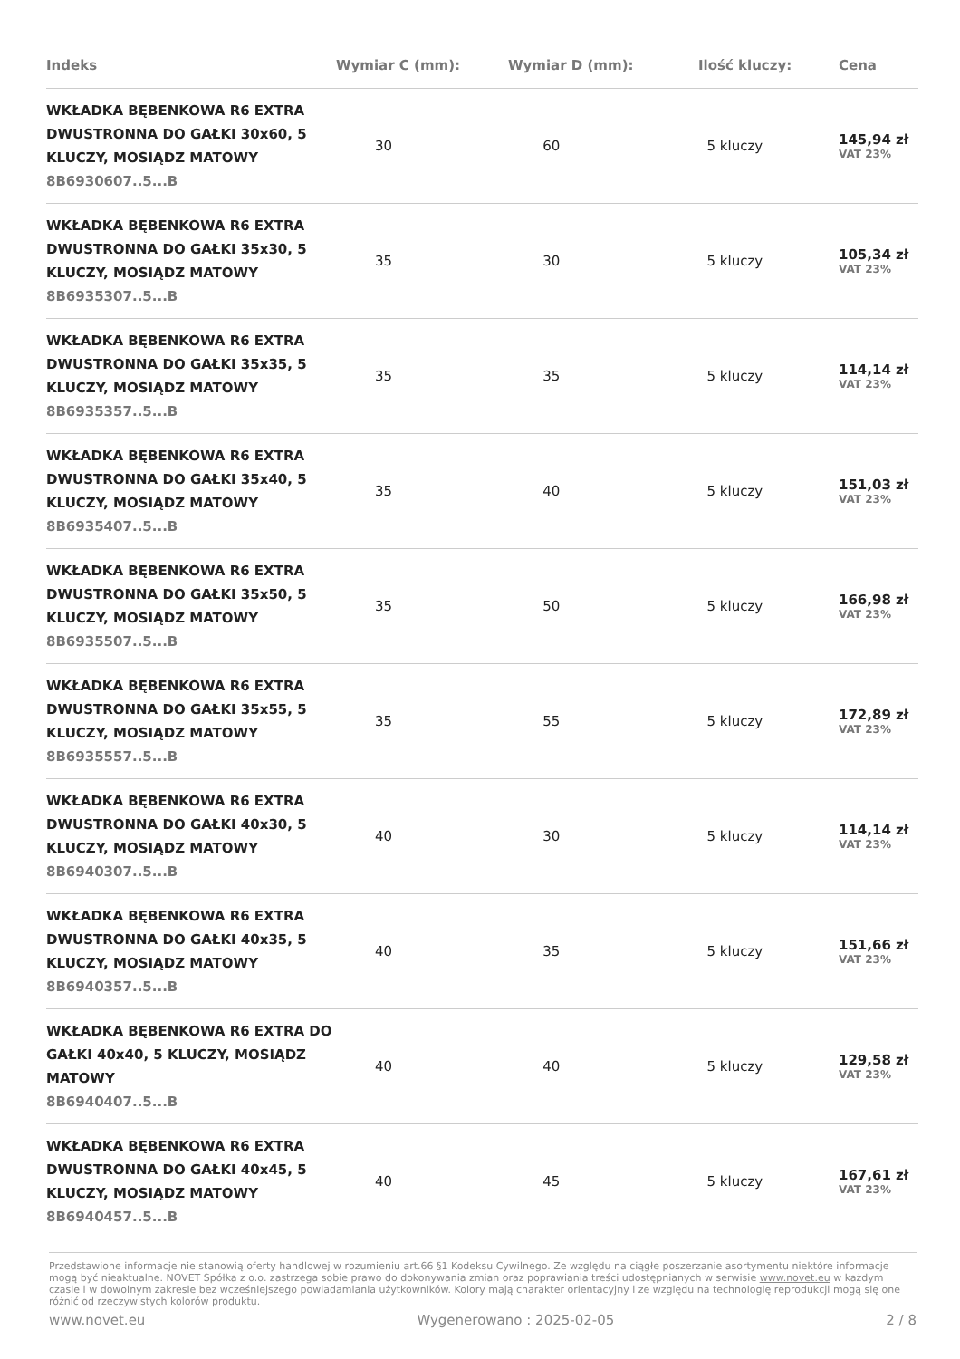| Indeks | Wymiar C (mm): | Wymiar D (mm): | Ilość kluczy: | Cena |
| --- | --- | --- | --- | --- |
| WKŁADKA BĘBENKOWA R6 EXTRA DWUSTRONNA DO GAŁKI 30x60, 5 KLUCZY, MOSIĄDZ MATOWY 8B6930607..5...B | 30 | 60 | 5 kluczy | 145,94 zł VAT 23% |
| WKŁADKA BĘBENKOWA R6 EXTRA DWUSTRONNA DO GAŁKI 35x30, 5 KLUCZY, MOSIĄDZ MATOWY 8B6935307..5...B | 35 | 30 | 5 kluczy | 105,34 zł VAT 23% |
| WKŁADKA BĘBENKOWA R6 EXTRA DWUSTRONNA DO GAŁKI 35x35, 5 KLUCZY, MOSIĄDZ MATOWY 8B6935357..5...B | 35 | 35 | 5 kluczy | 114,14 zł VAT 23% |
| WKŁADKA BĘBENKOWA R6 EXTRA DWUSTRONNA DO GAŁKI 35x40, 5 KLUCZY, MOSIĄDZ MATOWY 8B6935407..5...B | 35 | 40 | 5 kluczy | 151,03 zł VAT 23% |
| WKŁADKA BĘBENKOWA R6 EXTRA DWUSTRONNA DO GAŁKI 35x50, 5 KLUCZY, MOSIĄDZ MATOWY 8B6935507..5...B | 35 | 50 | 5 kluczy | 166,98 zł VAT 23% |
| WKŁADKA BĘBENKOWA R6 EXTRA DWUSTRONNA DO GAŁKI 35x55, 5 KLUCZY, MOSIĄDZ MATOWY 8B6935557..5...B | 35 | 55 | 5 kluczy | 172,89 zł VAT 23% |
| WKŁADKA BĘBENKOWA R6 EXTRA DWUSTRONNA DO GAŁKI 40x30, 5 KLUCZY, MOSIĄDZ MATOWY 8B6940307..5...B | 40 | 30 | 5 kluczy | 114,14 zł VAT 23% |
| WKŁADKA BĘBENKOWA R6 EXTRA DWUSTRONNA DO GAŁKI 40x35, 5 KLUCZY, MOSIĄDZ MATOWY 8B6940357..5...B | 40 | 35 | 5 kluczy | 151,66 zł VAT 23% |
| WKŁADKA BĘBENKOWA R6 EXTRA DO GAŁKI 40x40, 5 KLUCZY, MOSIĄDZ MATOWY 8B6940407..5...B | 40 | 40 | 5 kluczy | 129,58 zł VAT 23% |
| WKŁADKA BĘBENKOWA R6 EXTRA DWUSTRONNA DO GAŁKI 40x45, 5 KLUCZY, MOSIĄDZ MATOWY 8B6940457..5...B | 40 | 45 | 5 kluczy | 167,61 zł VAT 23% |
Przedstawione informacje nie stanowią oferty handlowej w rozumieniu art.66 §1 Kodeksu Cywilnego. Ze względu na ciągłe poszerzanie asortymentu niektóre informacje mogą być nieaktualne. NOVET Spółka z o.o. zastrzega sobie prawo do dokonywania zmian oraz poprawiania treści udostępnianych w serwisie www.novet.eu w każdym czasie i w dowolnym zakresie bez wcześniejszego powiadamiania użytkowników. Kolory mają charakter orientacyjny i ze względu na technologię reprodukcji mogą się one różnić od rzeczywistych kolorów produktu.
www.novet.eu Wygenerowano : 2025-02-05 2 / 8